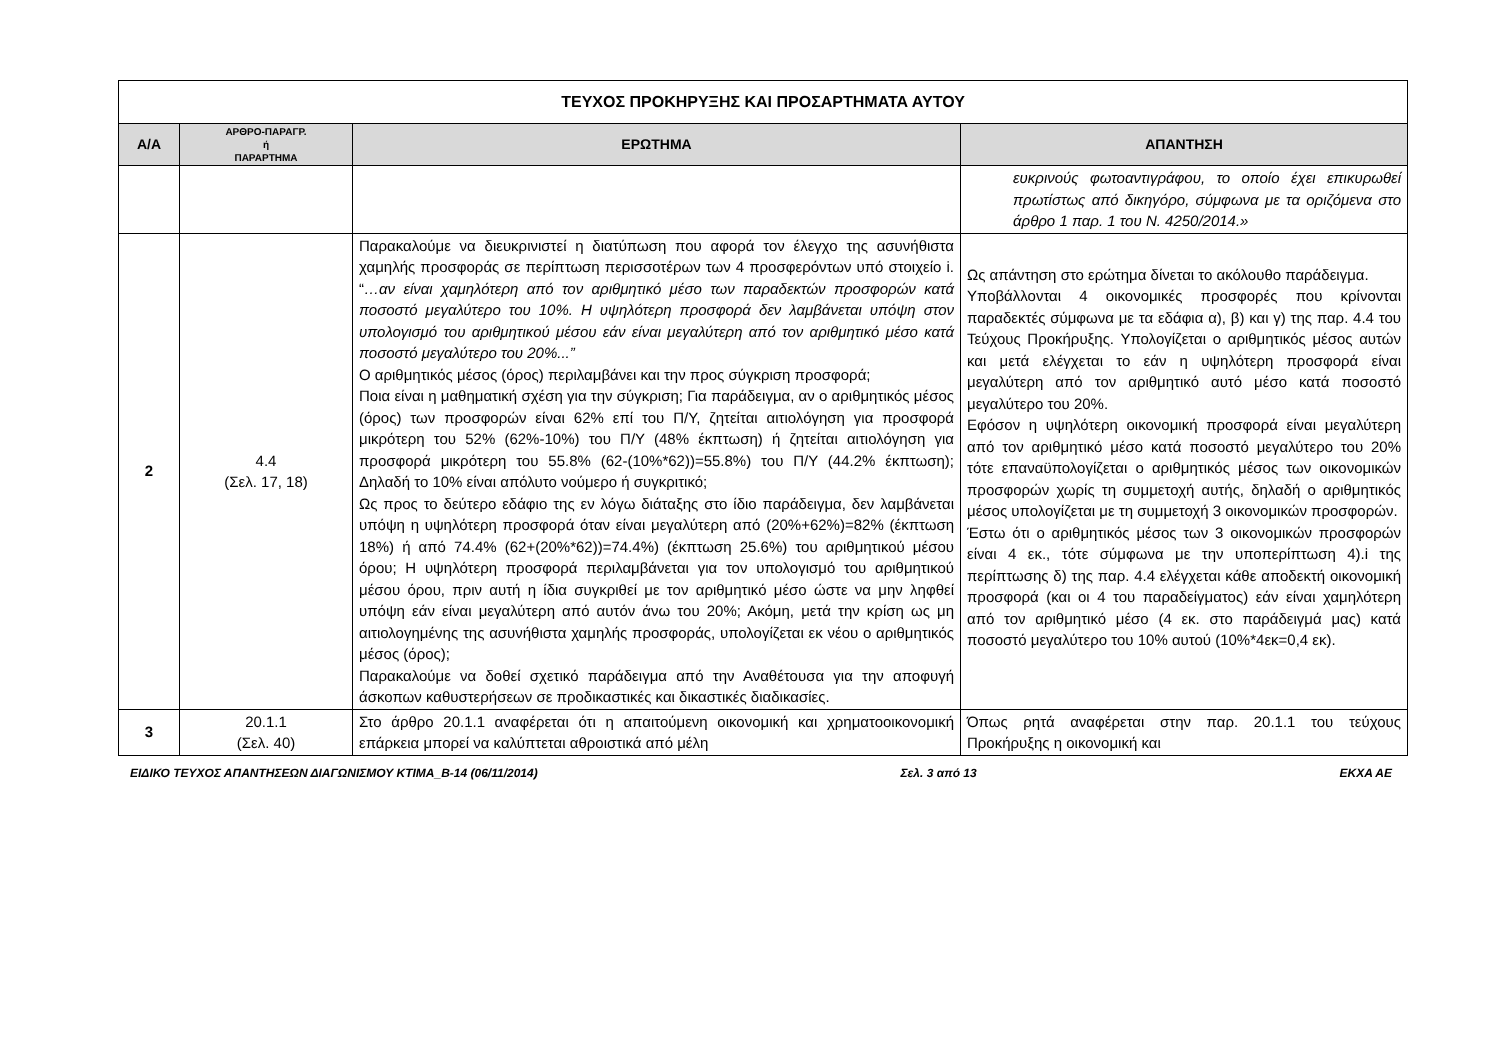| ΤΕΥΧΟΣ ΠΡΟΚΗΡΥΞΗΣ ΚΑΙ ΠΡΟΣΑΡΤΗΜΑΤΑ ΑΥΤΟΥ | | | |
| Α/Α | ΑΡΘΡΟ-ΠΑΡΑΓΡ. ή ΠΑΡΑΡΤΗΜΑ | ΕΡΩΤΗΜΑ | ΑΠΑΝΤΗΣΗ |
| | | | ευκρινούς φωτοαντιγράφου, το οποίο έχει επικυρωθεί πρωτίστως από δικηγόρο, σύμφωνα με τα οριζόμενα στο άρθρο 1 παρ. 1 του Ν. 4250/2014.» |
| 2 | 4.4 (Σελ. 17, 18) | Παρακαλούμε να διευκρινιστεί η διατύπωση που αφορά τον έλεγχο της ασυνήθιστα χαμηλής προσφοράς σε περίπτωση περισσοτέρων των 4 προσφερόντων υπό στοιχείο i. “ …αν είναι χαμηλότερη από τον αριθμητικό μέσο των παραδεκτών προσφορών κατά ποσοστό μεγαλύτερο του 10%. Η υψηλότερη προσφορά δεν λαμβάνεται υπόψη στον υπολογισμό του αριθμητικού μέσου εάν είναι μεγαλύτερη από τον αριθμητικό μέσο κατά ποσοστό μεγαλύτερο του 20%...” Ο αριθμητικός μέσος (όρος) περιλαμβάνει και την προς σύγκριση προσφορά; Ποια είναι η μαθηματική σχέση για την σύγκριση; Για παράδειγμα, αν ο αριθμητικός μέσος (όρος) των προσφορών είναι 62% επί του Π/Υ, ζητείται αιτιολόγηση για προσφορά μικρότερη του 52% (62%-10%) του Π/Υ (48% έκπτωση) ή ζητείται αιτιολόγηση για προσφορά μικρότερη του 55.8% (62-(10%*62))=55.8%) του Π/Υ (44.2% έκπτωση); Δηλαδή το 10% είναι απόλυτο νούμερο ή συγκριτικό; Ως προς το δεύτερο εδάφιο της εν λόγω διάταξης στο ίδιο παράδειγμα, δεν λαμβάνεται υπόψη η υψηλότερη προσφορά όταν είναι μεγαλύτερη από (20%+62%)=82% (έκπτωση 18%) ή από 74.4% (62+(20%*62))=74.4%) (έκπτωση 25.6%) του αριθμητικού μέσου όρου; Η υψηλότερη προσφορά περιλαμβάνεται για τον υπολογισμό του αριθμητικού μέσου όρου, πριν αυτή η ίδια συγκριθεί με τον αριθμητικό μέσο ώστε να μην ληφθεί υπόψη εάν είναι μεγαλύτερη από αυτόν άνω του 20%; Ακόμη, μετά την κρίση ως μη αιτιολογημένης της ασυνήθιστα χαμηλής προσφοράς, υπολογίζεται εκ νέου ο αριθμητικός μέσος (όρος); Παρακαλούμε να δοθεί σχετικό παράδειγμα από την Αναθέτουσα για την αποφυγή άσκοπων καθυστερήσεων σε προδικαστικές και δικαστικές διαδικασίες. | Ως απάντηση στο ερώτημα δίνεται το ακόλουθο παράδειγμα. Υποβάλλονται 4 οικονομικές προσφορές που κρίνονται παραδεκτές σύμφωνα με τα εδάφια α), β) και γ) της παρ. 4.4 του Τεύχους Προκήρυξης. Υπολογίζεται ο αριθμητικός μέσος αυτών και μετά ελέγχεται το εάν η υψηλότερη προσφορά είναι μεγαλύτερη από τον αριθμητικό αυτό μέσο κατά ποσοστό μεγαλύτερο του 20%. Εφόσον η υψηλότερη οικονομική προσφορά είναι μεγαλύτερη από τον αριθμητικό μέσο κατά ποσοστό μεγαλύτερο του 20% τότε επαναϋπολογίζεται ο αριθμητικός μέσος των οικονομικών προσφορών χωρίς τη συμμετοχή αυτής, δηλαδή ο αριθμητικός μέσος υπολογίζεται με τη συμμετοχή 3 οικονομικών προσφορών. Έστω ότι ο αριθμητικός μέσος των 3 οικονομικών προσφορών είναι 4 εκ., τότε σύμφωνα με την υποπερίπτωση 4).i της περίπτωσης δ) της παρ. 4.4 ελέγχεται κάθε αποδεκτή οικονομική προσφορά (και οι 4 του παραδείγματος) εάν είναι χαμηλότερη από τον αριθμητικό μέσο (4 εκ. στο παράδειγμά μας) κατά ποσοστό μεγαλύτερο του 10% αυτού (10%*4εκ=0,4 εκ). |
| 3 | 20.1.1 (Σελ. 40) | Στο άρθρο 20.1.1 αναφέρεται ότι η απαιτούμενη οικονομική και χρηματοοικονομική επάρκεια μπορεί να καλύπτεται αθροιστικά από μέλη | Όπως ρητά αναφέρεται στην παρ. 20.1.1 του τεύχους Προκήρυξης η οικονομική και |
ΕΙΔΙΚΟ ΤΕΥΧΟΣ ΑΠΑΝΤΗΣΕΩΝ ΔΙΑΓΩΝΙΣΜΟΥ ΚΤΙΜΑ_Β-14 (06/11/2014) Σελ. 3 από 13 ΕΚΧΑ ΑΕ